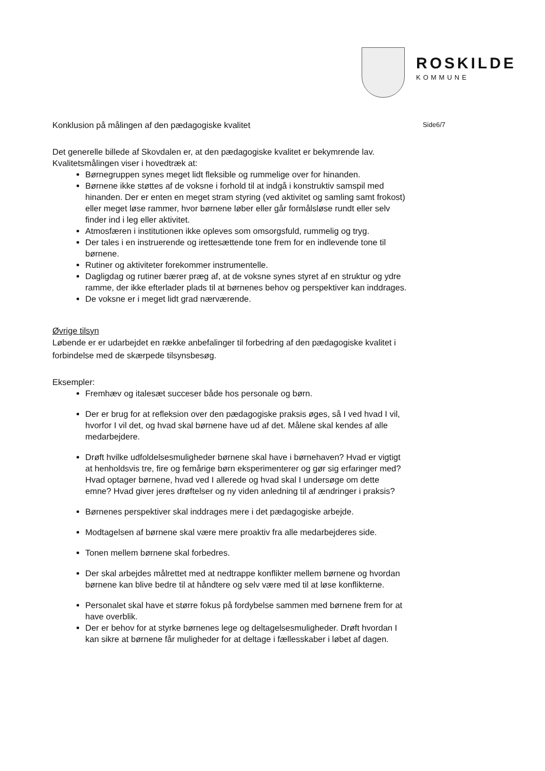ROSKILDE
KOMMUNE
Konklusion på målingen af den pædagogiske kvalitet Side6/7
Det generelle billede af Skovdalen er, at den pædagogiske kvalitet er bekymrende lav.
Kvalitetsmålingen viser i hovedtræk at:
Børnegruppen synes meget lidt fleksible og rummelige over for hinanden.
Børnene ikke støttes af de voksne i forhold til at indgå i konstruktiv samspil med hinanden. Der er enten en meget stram styring (ved aktivitet og samling samt frokost) eller meget løse rammer, hvor børnene løber eller går formålsløse rundt eller selv finder ind i leg eller aktivitet.
Atmosfæren i institutionen ikke opleves som omsorgsfuld, rummelig og tryg.
Der tales i en instruerende og irettesættende tone frem for en indlevende tone til børnene.
Rutiner og aktiviteter forekommer instrumentelle.
Dagligdag og rutiner bærer præg af, at de voksne synes styret af en struktur og ydre ramme, der ikke efterlader plads til at børnenes behov og perspektiver kan inddrages.
De voksne er i meget lidt grad nærværende.
Øvrige tilsyn
Løbende er er udarbejdet en række anbefalinger til forbedring af den pædagogiske kvalitet i forbindelse med de skærpede tilsynsbesøg.
Eksempler:
Fremhæv og italesæt succeser både hos personale og børn.
Der er brug for at refleksion over den pædagogiske praksis øges, så I ved hvad I vil, hvorfor I vil det, og hvad skal børnene have ud af det. Målene skal kendes af alle medarbejdere.
Drøft hvilke udfoldelsesmuligheder børnene skal have i børnehaven? Hvad er vigtigt at henholdsvis tre, fire og femårige børn eksperimenterer og gør sig erfaringer med? Hvad optager børnene, hvad ved I allerede og hvad skal I undersøge om dette emne? Hvad giver jeres drøftelser og ny viden anledning til af ændringer i praksis?
Børnenes perspektiver skal inddrages mere i det pædagogiske arbejde.
Modtagelsen af børnene skal være mere proaktiv fra alle medarbejderes side.
Tonen mellem børnene skal forbedres.
Der skal arbejdes målrettet med at nedtrappe konflikter mellem børnene og hvordan børnene kan blive bedre til at håndtere og selv være med til at løse konflikterne.
Personalet skal have et større fokus på fordybelse sammen med børnene frem for at have overblik.
Der er behov for at styrke børnenes lege og deltagelsesmuligheder. Drøft hvordan I kan sikre at børnene får muligheder for at deltage i fællesskaber i løbet af dagen.